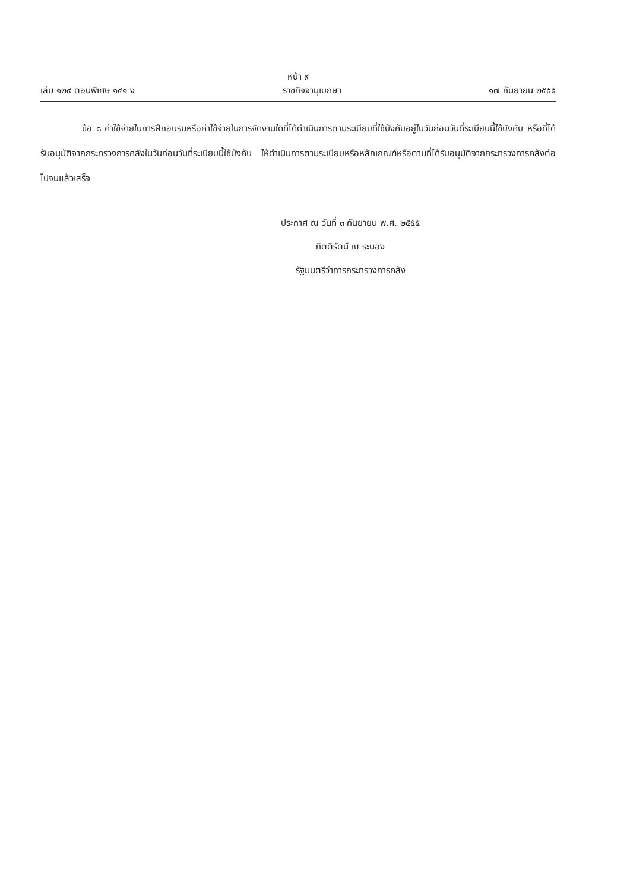หน้า ๙
เล่ม ๑๒๙ ตอนพิเศษ ๑๔๑ ง ราชกิจจานุเบกษา ๑๗ กันยายน ๒๕๕๕
ข้อ ๘ ค่าใช้จ่ายในการฝึกอบรมหรือค่าใช้จ่ายในการจัดงานใดที่ได้ดำเนินการตามระเบียบที่ใช้บังคับอยู่ในวันก่อนวันที่ระเบียบนี้ใช้บังคับ หรือที่ได้รับอนุมัติจากกระทรวงการคลังในวันก่อนวันที่ระเบียบนี้ใช้บังคับ ให้ดำเนินการตามระเบียบหรือหลักเกณฑ์หรือตามที่ได้รับอนุมัติจากกระทรวงการคลังต่อไปจนแล้วเสร็จ
ประกาศ ณ วันที่ ๓ กันยายน พ.ศ. ๒๕๕๕
กิตติรัตน์ ณ ระนอง
รัฐมนตรีว่าการกระทรวงการคลัง